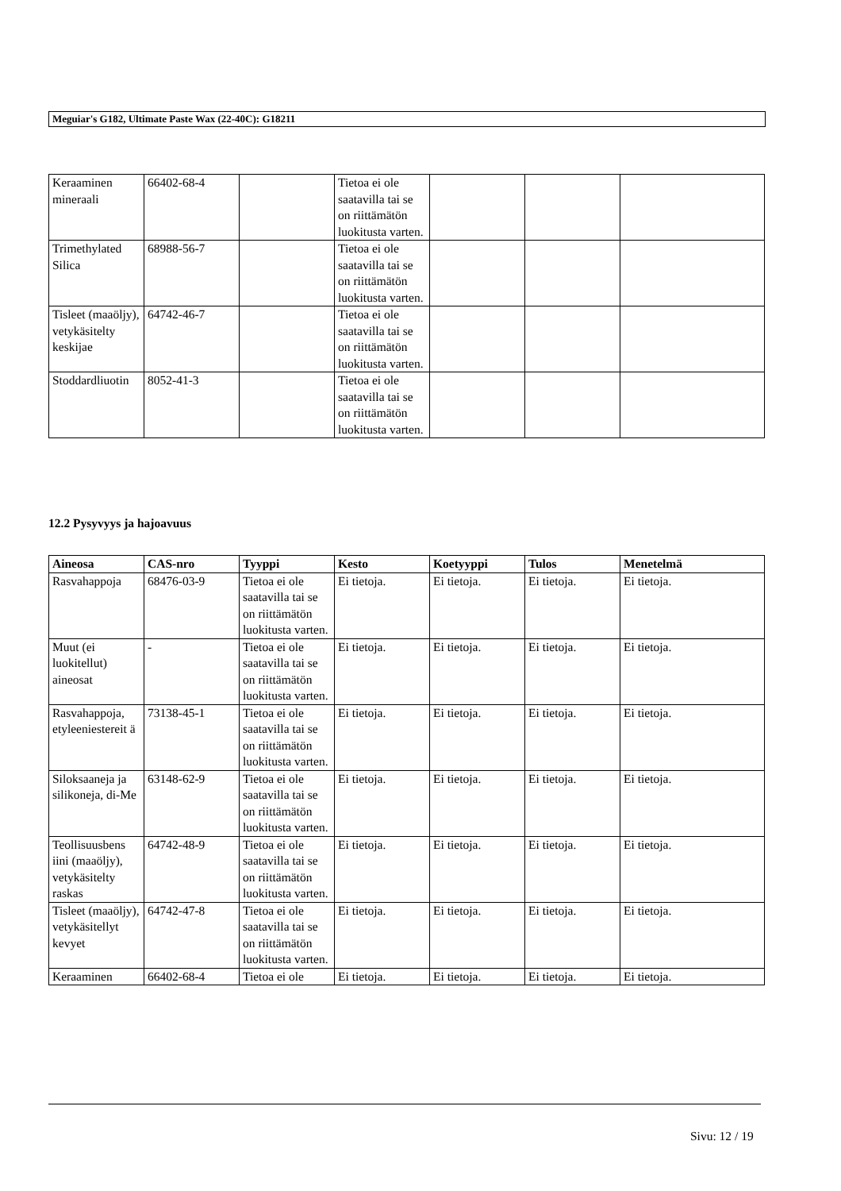Meguiar's G182, Ultimate Paste Wax (22-40C): G18211
| Keraaminen mineraali | 66402-68-4 | | Tietoa ei ole saatavilla tai se on riittämätön luokitusta varten. | | | |
| Trimethylated Silica | 68988-56-7 | | Tietoa ei ole saatavilla tai se on riittämätön luokitusta varten. | | | |
| Tisleet (maaöljy), vetykäsitelty keskijae | 64742-46-7 | | Tietoa ei ole saatavilla tai se on riittämätön luokitusta varten. | | | |
| Stoddardliuotin | 8052-41-3 | | Tietoa ei ole saatavilla tai se on riittämätön luokitusta varten. | | | |
12.2 Pysyvyys ja hajoavuus
| Aineosa | CAS-nro | Tyyppi | Kesto | Koetyyppi | Tulos | Menetelmä |
| --- | --- | --- | --- | --- | --- | --- |
| Rasvahappoja | 68476-03-9 | Tietoa ei ole saatavilla tai se on riittämätön luokitusta varten. | Ei tietoja. | Ei tietoja. | Ei tietoja. | Ei tietoja. |
| Muut (ei luokitellut) aineosat | - | Tietoa ei ole saatavilla tai se on riittämätön luokitusta varten. | Ei tietoja. | Ei tietoja. | Ei tietoja. | Ei tietoja. |
| Rasvahappoja, etyleeniestereit ä | 73138-45-1 | Tietoa ei ole saatavilla tai se on riittämätön luokitusta varten. | Ei tietoja. | Ei tietoja. | Ei tietoja. | Ei tietoja. |
| Siloksaaneja ja silikoneja, di-Me | 63148-62-9 | Tietoa ei ole saatavilla tai se on riittämätön luokitusta varten. | Ei tietoja. | Ei tietoja. | Ei tietoja. | Ei tietoja. |
| Teollisuusbens iini (maaöljy), vetykäsitelty raskas | 64742-48-9 | Tietoa ei ole saatavilla tai se on riittämätön luokitusta varten. | Ei tietoja. | Ei tietoja. | Ei tietoja. | Ei tietoja. |
| Tisleet (maaöljy), vetykäsitellyt kevyet | 64742-47-8 | Tietoa ei ole saatavilla tai se on riittämätön luokitusta varten. | Ei tietoja. | Ei tietoja. | Ei tietoja. | Ei tietoja. |
| Keraaminen | 66402-68-4 | Tietoa ei ole | Ei tietoja. | Ei tietoja. | Ei tietoja. | Ei tietoja. |
Sivu: 12 / 19